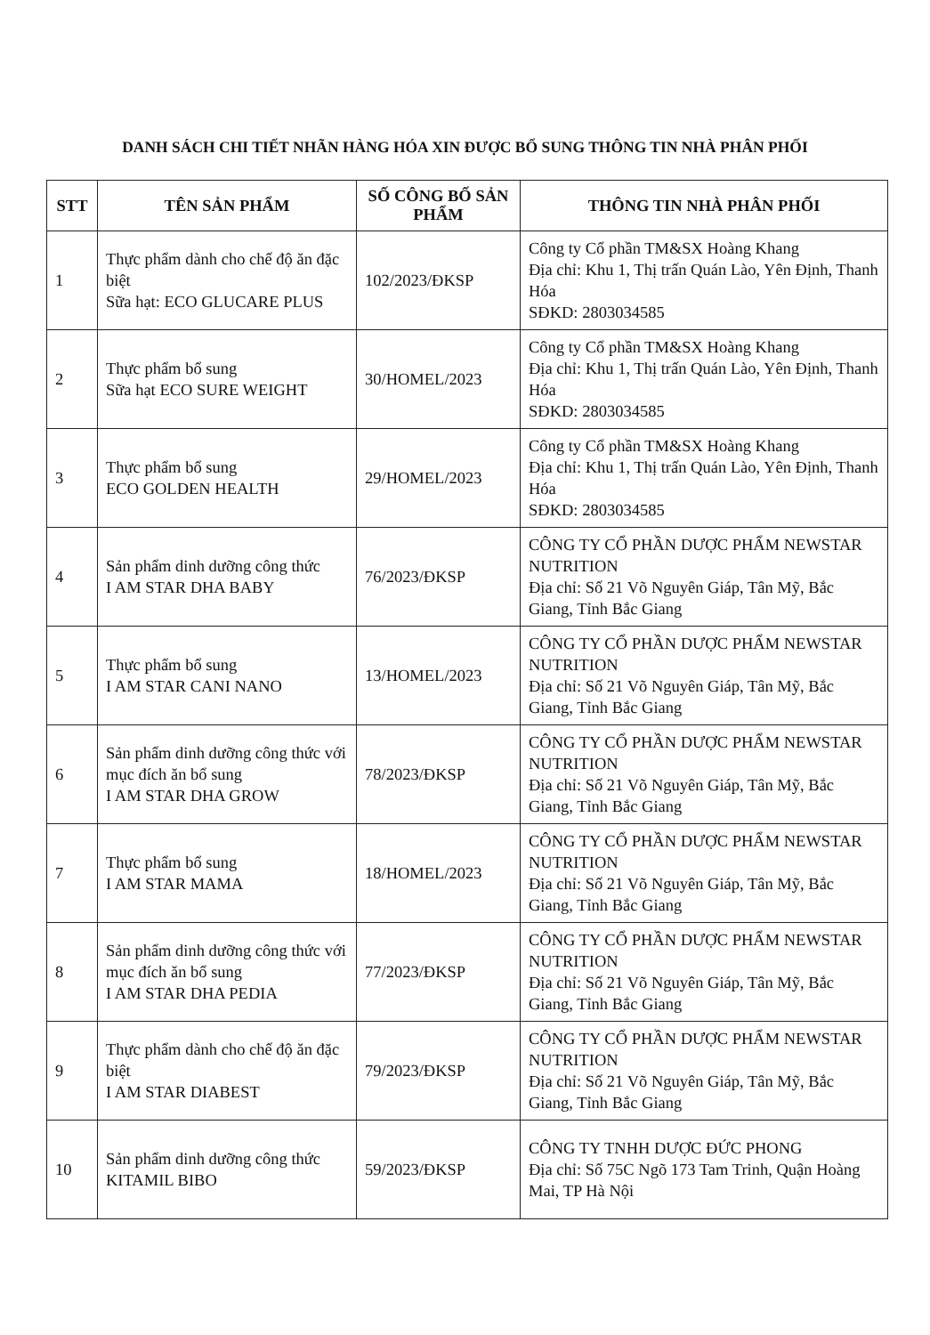DANH SÁCH CHI TIẾT NHÃN HÀNG HÓA XIN ĐƯỢC BỔ SUNG THÔNG TIN NHÀ PHÂN PHỐI
| STT | TÊN SẢN PHẨM | SỐ CÔNG BỐ SẢN PHẨM | THÔNG TIN NHÀ PHÂN PHỐI |
| --- | --- | --- | --- |
| 1 | Thực phẩm dành cho chế độ ăn đặc biệt Sữa hạt: ECO GLUCARE PLUS | 102/2023/ĐKSP | Công ty Cổ phần TM&SX Hoàng Khang Địa chỉ: Khu 1, Thị trấn Quán Lào, Yên Định, Thanh Hóa SĐKD: 2803034585 |
| 2 | Thực phẩm bổ sung Sữa hạt ECO SURE WEIGHT | 30/HOMEL/2023 | Công ty Cổ phần TM&SX Hoàng Khang Địa chỉ: Khu 1, Thị trấn Quán Lào, Yên Định, Thanh Hóa SĐKD: 2803034585 |
| 3 | Thực phẩm bổ sung ECO GOLDEN HEALTH | 29/HOMEL/2023 | Công ty Cổ phần TM&SX Hoàng Khang Địa chỉ: Khu 1, Thị trấn Quán Lào, Yên Định, Thanh Hóa SĐKD: 2803034585 |
| 4 | Sản phẩm dinh dưỡng công thức I AM STAR DHA BABY | 76/2023/ĐKSP | CÔNG TY CỔ PHẦN DƯỢC PHẨM NEWSTAR NUTRITION Địa chỉ: Số 21 Võ Nguyên Giáp, Tân Mỹ, Bắc Giang, Tỉnh Bắc Giang |
| 5 | Thực phẩm bổ sung I AM STAR CANI NANO | 13/HOMEL/2023 | CÔNG TY CỔ PHẦN DƯỢC PHẨM NEWSTAR NUTRITION Địa chỉ: Số 21 Võ Nguyên Giáp, Tân Mỹ, Bắc Giang, Tỉnh Bắc Giang |
| 6 | Sản phẩm dinh dưỡng công thức với mục đích ăn bổ sung I AM STAR DHA GROW | 78/2023/ĐKSP | CÔNG TY CỔ PHẦN DƯỢC PHẨM NEWSTAR NUTRITION Địa chỉ: Số 21 Võ Nguyên Giáp, Tân Mỹ, Bắc Giang, Tỉnh Bắc Giang |
| 7 | Thực phẩm bổ sung I AM STAR MAMA | 18/HOMEL/2023 | CÔNG TY CỔ PHẦN DƯỢC PHẨM NEWSTAR NUTRITION Địa chỉ: Số 21 Võ Nguyên Giáp, Tân Mỹ, Bắc Giang, Tỉnh Bắc Giang |
| 8 | Sản phẩm dinh dưỡng công thức với mục đích ăn bổ sung I AM STAR DHA PEDIA | 77/2023/ĐKSP | CÔNG TY CỔ PHẦN DƯỢC PHẨM NEWSTAR NUTRITION Địa chỉ: Số 21 Võ Nguyên Giáp, Tân Mỹ, Bắc Giang, Tỉnh Bắc Giang |
| 9 | Thực phẩm dành cho chế độ ăn đặc biệt I AM STAR DIABEST | 79/2023/ĐKSP | CÔNG TY CỔ PHẦN DƯỢC PHẨM NEWSTAR NUTRITION Địa chỉ: Số 21 Võ Nguyên Giáp, Tân Mỹ, Bắc Giang, Tỉnh Bắc Giang |
| 10 | Sản phẩm dinh dưỡng công thức KITAMIL BIBO | 59/2023/ĐKSP | CÔNG TY TNHH DƯỢC ĐỨC PHONG Địa chỉ: Số 75C Ngõ 173 Tam Trinh, Quận Hoàng Mai, TP Hà Nội |